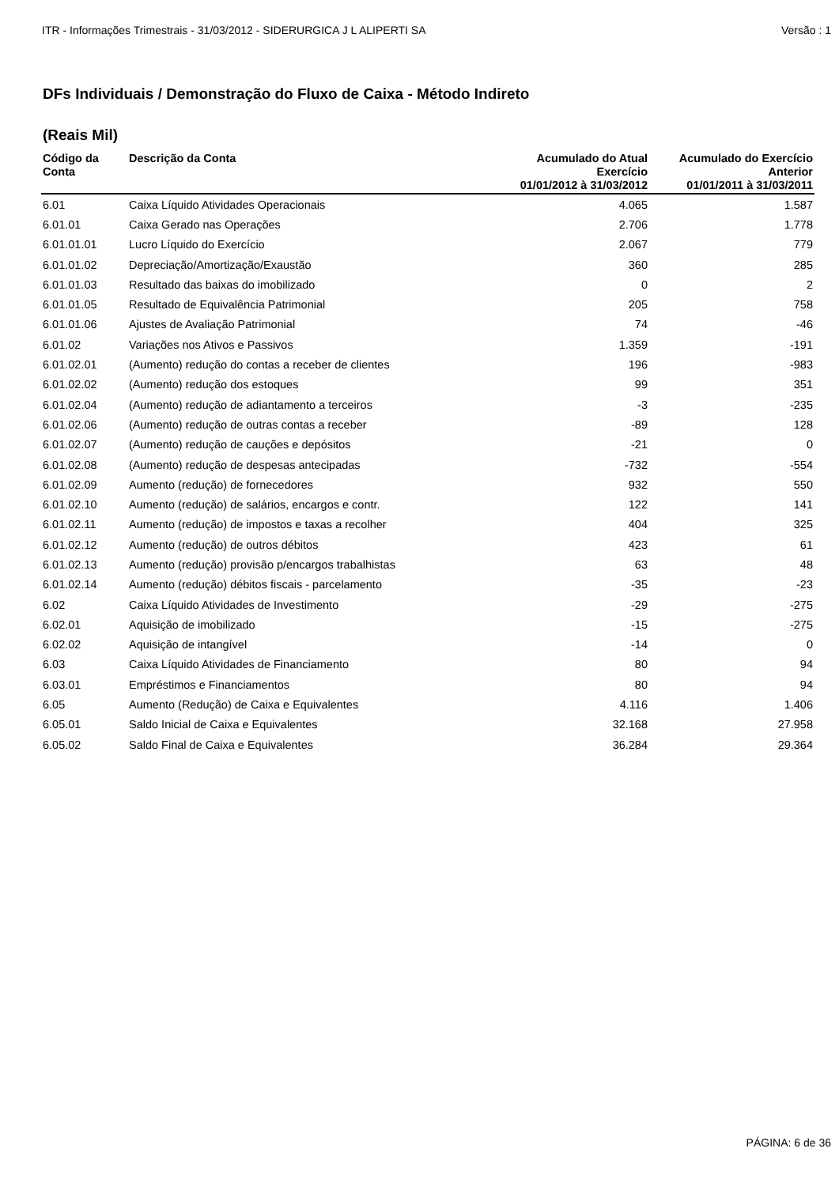ITR - Informações Trimestrais - 31/03/2012 - SIDERURGICA J L ALIPERTI SA Versão : 1
DFs Individuais / Demonstração do Fluxo de Caixa - Método Indireto
(Reais Mil)
| Código da Conta | Descrição da Conta | Acumulado do Atual Exercício 01/01/2012 à 31/03/2012 | Acumulado do Exercício Anterior 01/01/2011 à 31/03/2011 |
| --- | --- | --- | --- |
| 6.01 | Caixa Líquido Atividades Operacionais | 4.065 | 1.587 |
| 6.01.01 | Caixa Gerado nas Operações | 2.706 | 1.778 |
| 6.01.01.01 | Lucro Líquido do Exercício | 2.067 | 779 |
| 6.01.01.02 | Depreciação/Amortização/Exaustão | 360 | 285 |
| 6.01.01.03 | Resultado das baixas do imobilizado | 0 | 2 |
| 6.01.01.05 | Resultado de Equivalência Patrimonial | 205 | 758 |
| 6.01.01.06 | Ajustes de Avaliação Patrimonial | 74 | -46 |
| 6.01.02 | Variações nos Ativos e Passivos | 1.359 | -191 |
| 6.01.02.01 | (Aumento) redução do contas a receber de clientes | 196 | -983 |
| 6.01.02.02 | (Aumento) redução dos estoques | 99 | 351 |
| 6.01.02.04 | (Aumento) redução de adiantamento a terceiros | -3 | -235 |
| 6.01.02.06 | (Aumento) redução de outras contas a receber | -89 | 128 |
| 6.01.02.07 | (Aumento) redução de cauções e depósitos | -21 | 0 |
| 6.01.02.08 | (Aumento) redução de despesas antecipadas | -732 | -554 |
| 6.01.02.09 | Aumento (redução) de fornecedores | 932 | 550 |
| 6.01.02.10 | Aumento (redução) de salários, encargos e contr. | 122 | 141 |
| 6.01.02.11 | Aumento (redução) de impostos e taxas a recolher | 404 | 325 |
| 6.01.02.12 | Aumento (redução) de outros débitos | 423 | 61 |
| 6.01.02.13 | Aumento (redução) provisão p/encargos trabalhistas | 63 | 48 |
| 6.01.02.14 | Aumento (redução) débitos fiscais - parcelamento | -35 | -23 |
| 6.02 | Caixa Líquido Atividades de Investimento | -29 | -275 |
| 6.02.01 | Aquisição de imobilizado | -15 | -275 |
| 6.02.02 | Aquisição de intangível | -14 | 0 |
| 6.03 | Caixa Líquido Atividades de Financiamento | 80 | 94 |
| 6.03.01 | Empréstimos e Financiamentos | 80 | 94 |
| 6.05 | Aumento (Redução) de Caixa e Equivalentes | 4.116 | 1.406 |
| 6.05.01 | Saldo Inicial de Caixa e Equivalentes | 32.168 | 27.958 |
| 6.05.02 | Saldo Final de Caixa e Equivalentes | 36.284 | 29.364 |
PÁGINA: 6 de 36